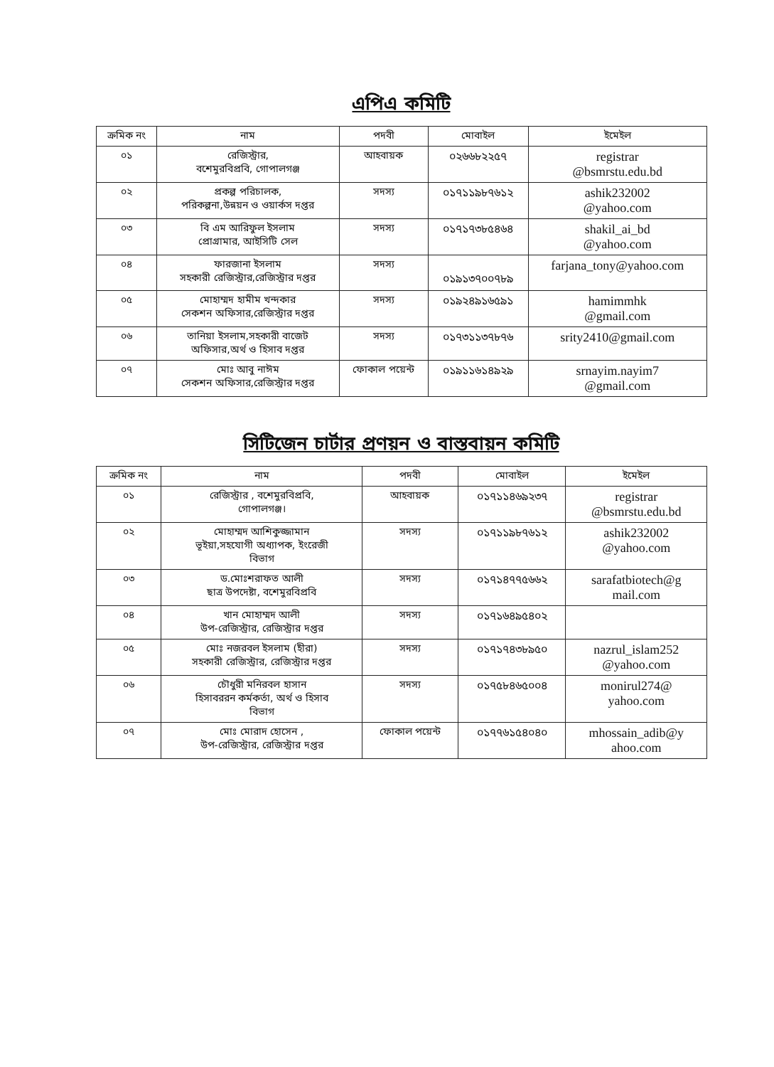এপিএ কমিটি
| ক্রমিক নং | নাম | পদবী | মোবাইল | ইমেইল |
| --- | --- | --- | --- | --- |
| ০১ | রেজিস্ট্রার, বশেমুরবিপ্রবি, গোপালগঞ্জ | আহবায়ক | ০২৬৬৮২২৫৭ | registrar @bsmrstu.edu.bd |
| ০২ | প্রকল্প পরিচালক, পরিকল্পনা,উন্নয়ন ও ওয়ার্কস দপ্তর | সদস্য | ০১৭১১৯৮৭৬১২ | ashik232002 @yahoo.com |
| ০৩ | বি এম আরিফুল ইসলাম প্রোগ্রামার, আইসিটি সেল | সদস্য | ০১৭১৭৩৮৫৪৬৪ | shakil_ai_bd @yahoo.com |
| ০৪ | ফারজানা ইসলাম সহকারী রেজিস্ট্রার,রেজিস্ট্রার দপ্তর | সদস্য | ০১৯১৩৭০০৭৮৯ | farjana_tony@yahoo.com |
| ০৫ | মোহাম্মদ হামীম খন্দকার সেকশন অফিসার,রেজিস্ট্রার দপ্তর | সদস্য | ০১৯২৪৯১৬৫৯১ | hamimmhk @gmail.com |
| ০৬ | তানিয়া ইসলাম,সহকারী বাজেট অফিসার,অর্থ ও হিসাব দপ্তর | সদস্য | ০১৭৩১১৩৭৮৭৬ | srity2410@gmail.com |
| ০৭ | মোঃ আবু নাঈম সেকশন অফিসার,রেজিস্ট্রার দপ্তর | ফোকাল পয়েন্ট | ০১৯১১৬১৪৯২৯ | srnayim.nayim7 @gmail.com |
সিটিজেন চার্টার প্রণয়ন ও বাস্তবায়ন কমিটি
| ক্রমিক নং | নাম | পদবী | মোবাইল | ইমেইল |
| --- | --- | --- | --- | --- |
| ০১ | রেজিস্ট্রার , বশেমুরবিপ্রবি, গোপালগঞ্জ। | আহবায়ক | ০১৭১১৪৬৯২৩৭ | registrar @bsmrstu.edu.bd |
| ০২ | মোহাম্মদ আশিকুজ্জামান ভূইয়া,সহযোগী অধ্যাপক, ইংরেজী বিভাগ | সদস্য | ০১৭১১৯৮৭৬১২ | ashik232002 @yahoo.com |
| ০৩ | ড.মোঃশরাফত আলী ছাত্র উপদেষ্টা, বশেমুরবিপ্রবি | সদস্য | ০১৭১৪৭৭৫৬৬২ | sarafatbiotech@g mail.com |
| ০৪ | খান মোহাম্মদ আলী উপ-রেজিস্ট্রার, রেজিস্ট্রার দপ্তর | সদস্য | ০১৭১৬৪৯৫৪০২ | |
| ০৫ | মোঃ নজরবল ইসলাম (হীরা) সহকারী রেজিস্ট্রার, রেজিস্ট্রার দপ্তর | সদস্য | ০১৭১৭৪৩৮৯৫০ | nazrul_islam252 @yahoo.com |
| ০৬ | চৌধুরী মনিরবল হাসান হিসাবররন কর্মকর্তা, অর্থ ও হিসাব বিভাগ | সদস্য | ০১৭৫৮৪৬৫০০৪ | monirul274@ yahoo.com |
| ০৭ | মোঃ মোরাদ হোসেন , উপ-রেজিস্ট্রার, রেজিস্ট্রার দপ্তর | ফোকাল পয়েন্ট | ০১৭৭৬১৫৪০৪০ | mhossain_adib@y ahoo.com |